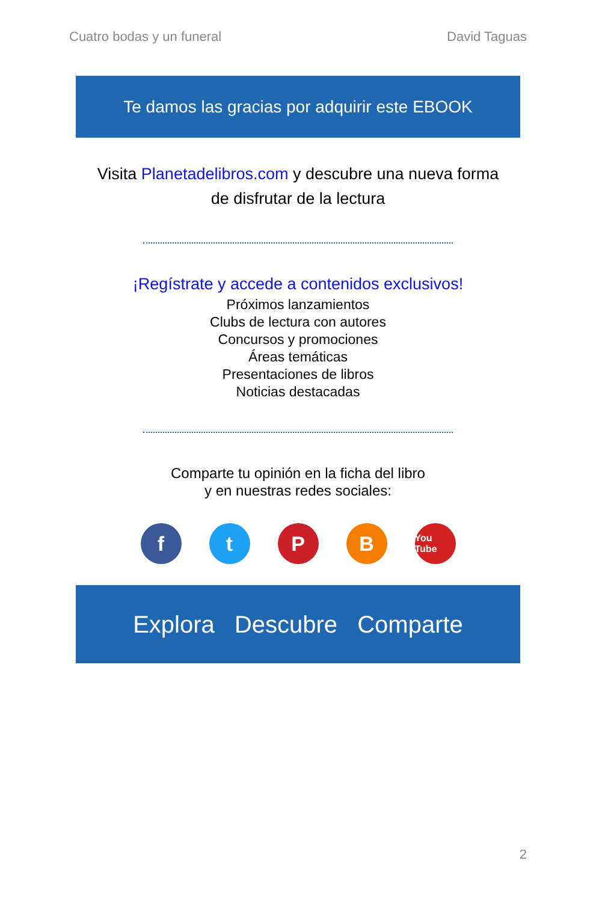Cuatro bodas y un funeral David Taguas
Te damos las gracias por adquirir este EBOOK
Visita Planetadelibros.com y descubre una nueva forma de disfrutar de la lectura
¡Regístrate y accede a contenidos exclusivos!
Próximos lanzamientos
Clubs de lectura con autores
Concursos y promociones
Áreas temáticas
Presentaciones de libros
Noticias destacadas
Comparte tu opinión en la ficha del libro
y en nuestras redes sociales:
f t P B
You Tube
Explora Descubre Comparte
2